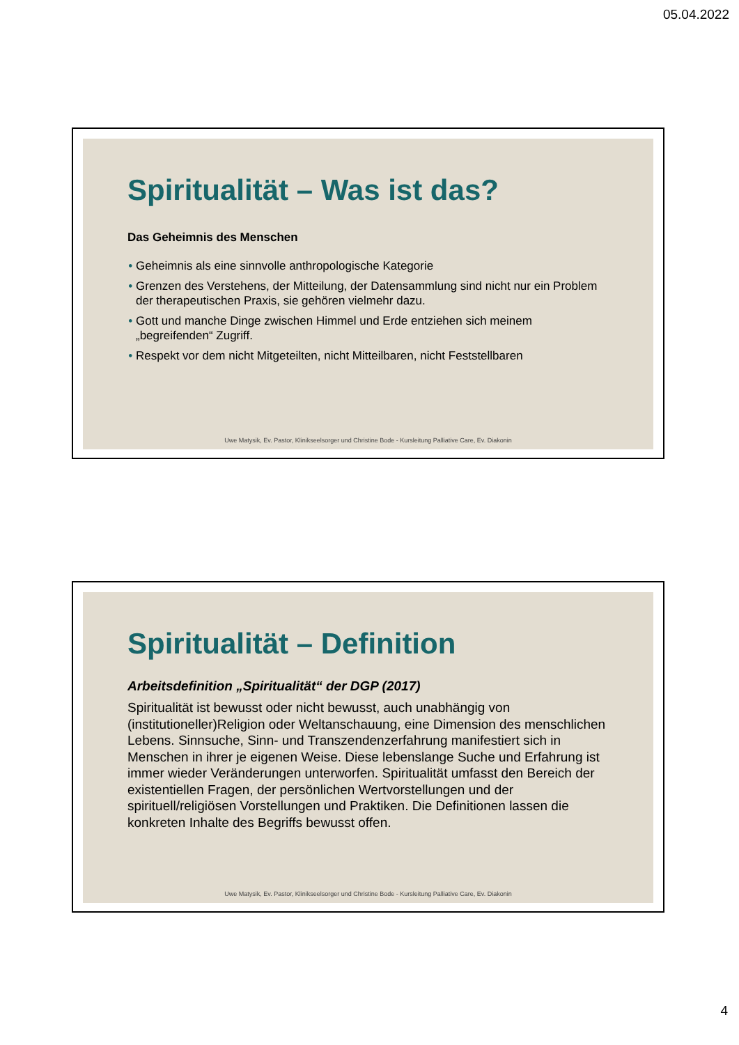05.04.2022
Spiritualität – Was ist das?
Das Geheimnis des Menschen
Geheimnis als eine sinnvolle anthropologische Kategorie
Grenzen des Verstehens, der Mitteilung, der Datensammlung sind nicht nur ein Problem der therapeutischen Praxis, sie gehören vielmehr dazu.
Gott und manche Dinge zwischen Himmel und Erde entziehen sich meinem „begreifenden“ Zugriff.
Respekt vor dem nicht Mitgeteilten, nicht Mitteilbaren, nicht Feststellbaren
Uwe Matysik, Ev. Pastor, Klinikseelsorger und Christine Bode - Kursleitung Palliative Care, Ev. Diakonin
Spiritualität – Definition
Arbeitsdefinition „Spiritualität“ der DGP (2017)
Spiritualität ist bewusst oder nicht bewusst, auch unabhängig von (institutioneller)Religion oder Weltanschauung, eine Dimension des menschlichen Lebens. Sinnsuche, Sinn- und Transzendenzerfahrung manifestiert sich in Menschen in ihrer je eigenen Weise. Diese lebenslange Suche und Erfahrung ist immer wieder Veränderungen unterworfen. Spiritualität umfasst den Bereich der existentiellen Fragen, der persönlichen Wertvorstellungen und der spirituell/religiösen Vorstellungen und Praktiken. Die Definitionen lassen die konkreten Inhalte des Begriffs bewusst offen.
Uwe Matysik, Ev. Pastor, Klinikseelsorger und Christine Bode - Kursleitung Palliative Care, Ev. Diakonin
4